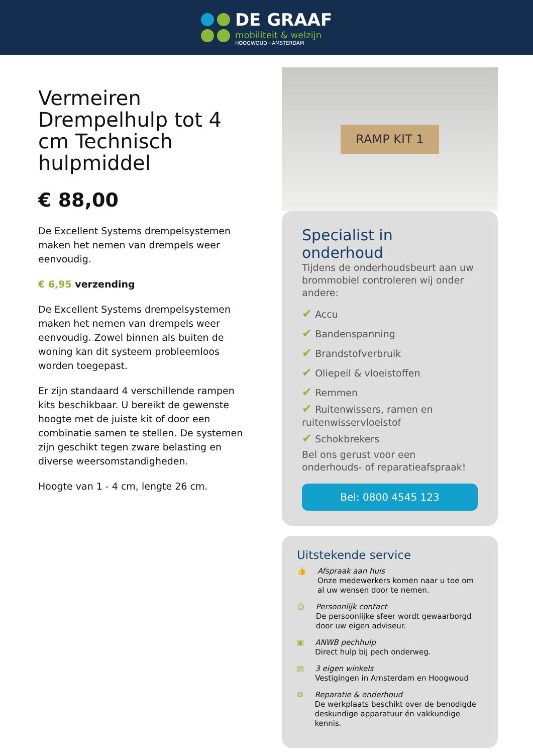DE GRAAF
mobiliteit & welzijn
HOOGWOUD · AMSTERDAM
Vermeiren Drempelhulp tot 4 cm Technisch hulpmiddel
€ 88,00
De Excellent Systems drempelsystemen maken het nemen van drempels weer eenvoudig.
€ 6,95 verzending
De Excellent Systems drempelsystemen maken het nemen van drempels weer eenvoudig. Zowel binnen als buiten de woning kan dit systeem probleemloos worden toegepast.
Er zijn standaard 4 verschillende rampen kits beschikbaar. U bereikt de gewenste hoogte met de juiste kit of door een combinatie samen te stellen. De systemen zijn geschikt tegen zware belasting en diverse weersomstandigheden.
Hoogte van 1 - 4 cm, lengte 26 cm.
RAMP KIT 1
Specialist in onderhoud
Tijdens de onderhoudsbeurt aan uw brommobiel controleren wij onder andere:
✔ Accu
✔ Bandenspanning
✔ Brandstofverbruik
✔ Oliepeil & vloeistoffen
✔ Remmen
✔ Ruitenwissers, ramen en ruitenwisservloeistof
✔ Schokbrekers
Bel ons gerust voor een onderhouds- of reparatieafspraak!
Bel: 0800 4545 123
Uitstekende service
👍 Afspraak aan huis
Onze medewerkers komen naar u toe om al uw wensen door te nemen.
☺ Persoonlijk contact
De persoonlijke sfeer wordt gewaarborgd door uw eigen adviseur.
▣ ANWB pechhulp
Direct hulp bij pech onderweg.
▤ 3 eigen winkels
Vestigingen in Amsterdam en Hoogwoud
⚙ Reparatie & onderhoud
De werkplaats beschikt over de benodigde deskundige apparatuur én vakkundige kennis.